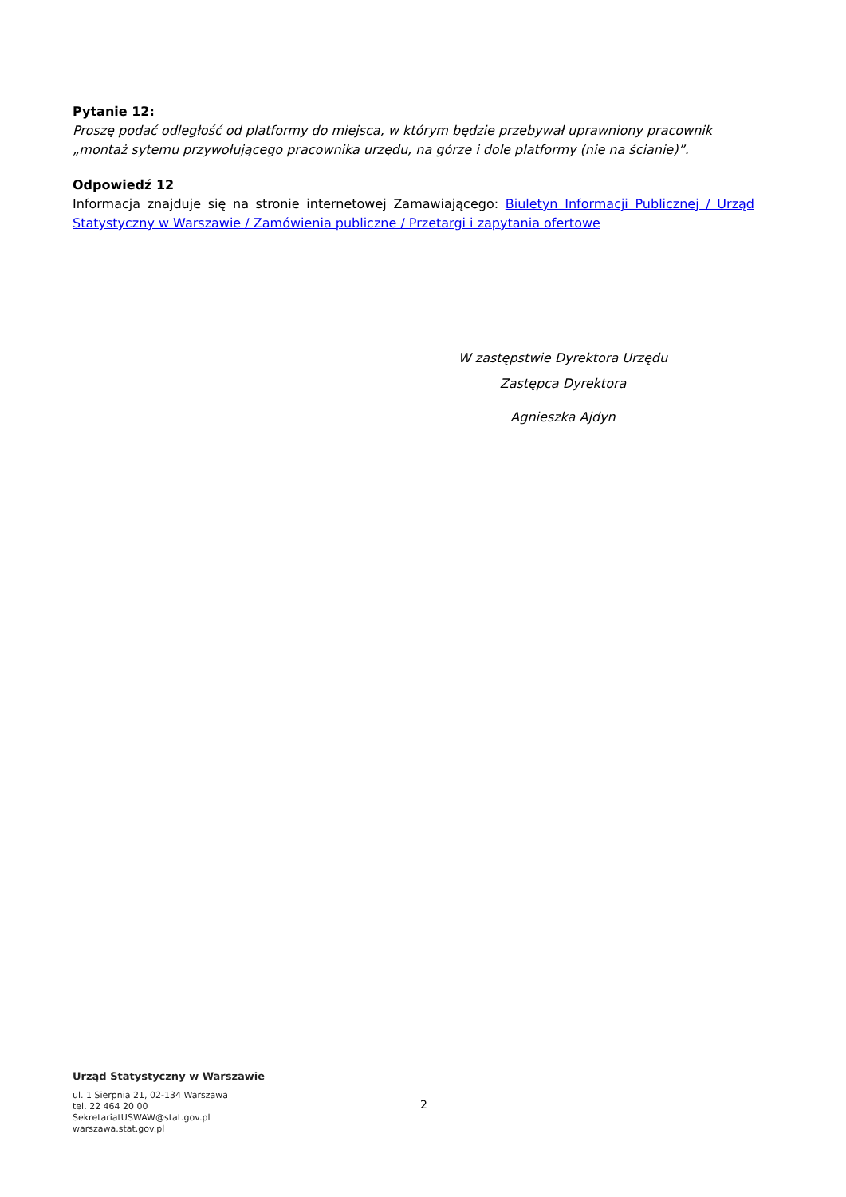Pytanie 12:
Proszę podać odległość od platformy do miejsca, w którym będzie przebywał uprawniony pracownik „montaż sytemu przywołującego pracownika urzędu, na górze i dole platformy (nie na ścianie)”.
Odpowiedź 12
Informacja znajduje się na stronie internetowej Zamawiającego: Biuletyn Informacji Publicznej / Urząd Statystyczny w Warszawie / Zamówienia publiczne / Przetargi i zapytania ofertowe
W zastępstwie Dyrektora Urzędu
Zastępca Dyrektora
Agnieszka Ajdyn
Urząd Statystyczny w Warszawie
ul. 1 Sierpnia 21, 02-134 Warszawa
tel. 22 464 20 00
SekretariatUSWAW@stat.gov.pl
warszawa.stat.gov.pl
2